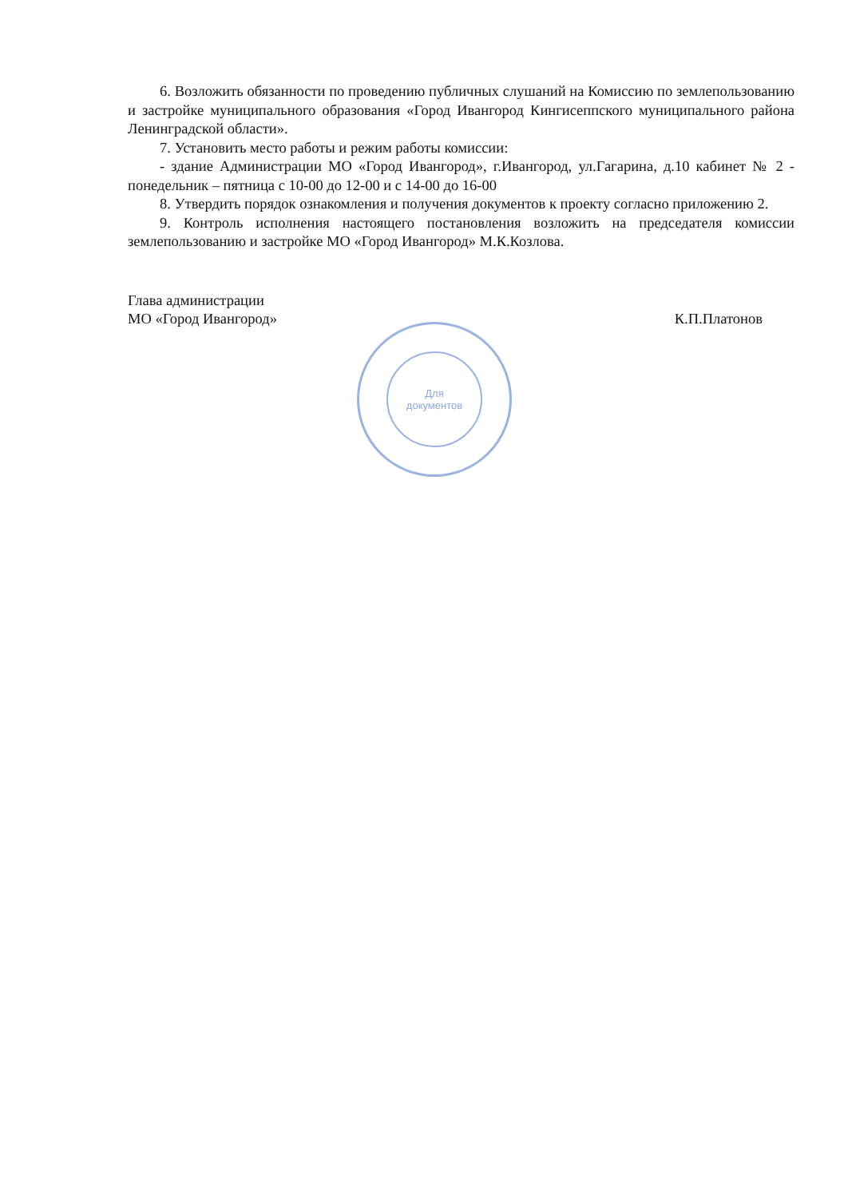6. Возложить обязанности по проведению публичных слушаний на Комиссию по землепользованию и застройке муниципального образования «Город Ивангород Кингисеппского муниципального района Ленинградской области».
7. Установить место работы и режим работы комиссии:
- здание Администрации МО «Город Ивангород», г.Ивангород, ул.Гагарина, д.10 кабинет № 2 - понедельник – пятница с 10-00 до 12-00 и с 14-00 до 16-00
8. Утвердить порядок ознакомления и получения документов к проекту согласно приложению 2.
9. Контроль исполнения настоящего постановления возложить на председателя комиссии землепользованию и застройке МО «Город Ивангород» М.К.Козлова.
Глава администрации
МО «Город Ивангород»
К.П.Платонов
Для
документов